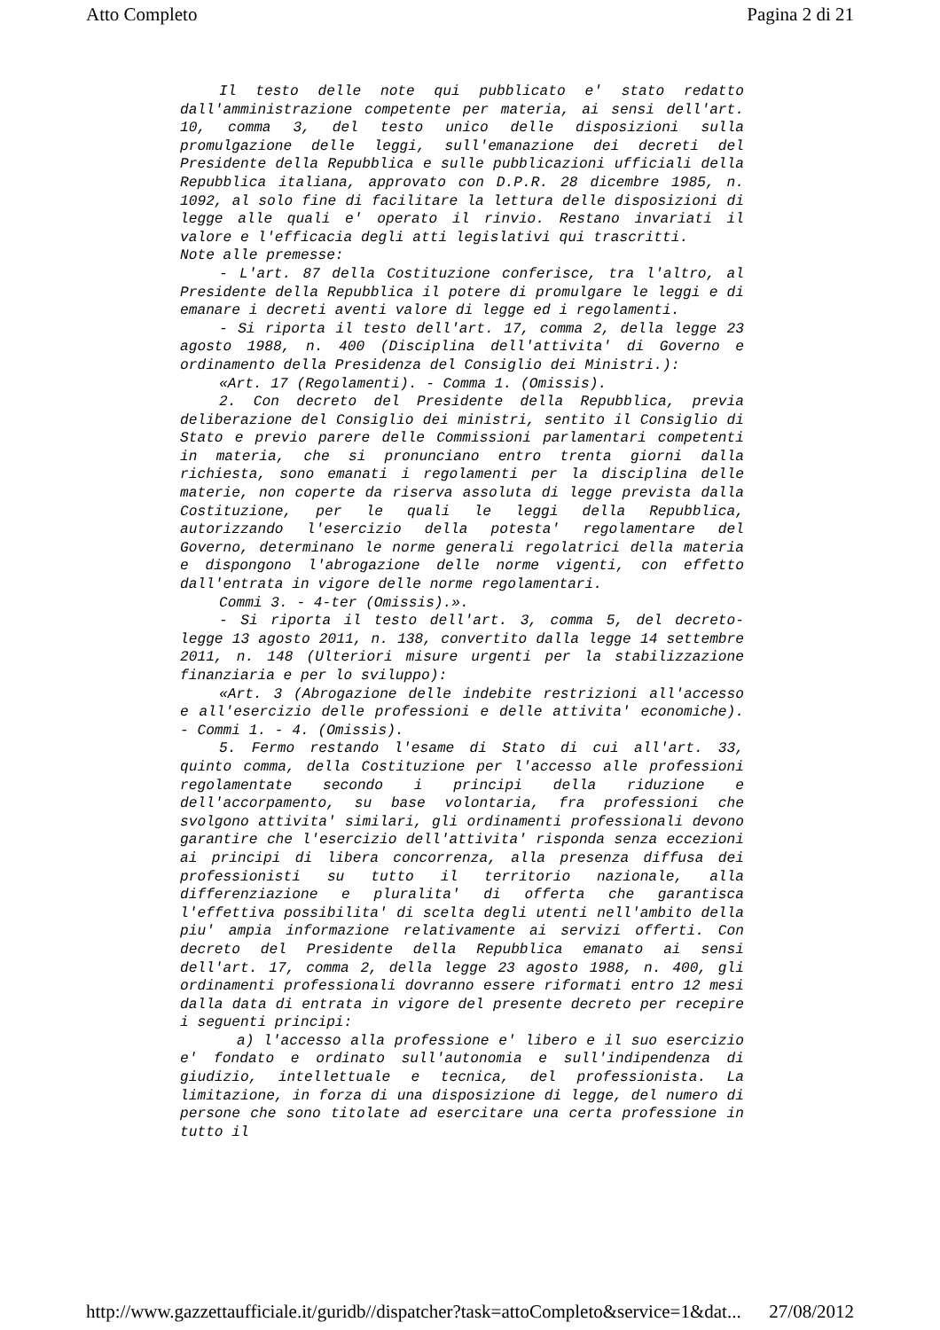Atto Completo Pagina 2 di 21
Il testo delle note qui pubblicato e' stato redatto dall'amministrazione competente per materia, ai sensi dell'art. 10, comma 3, del testo unico delle disposizioni sulla promulgazione delle leggi, sull'emanazione dei decreti del Presidente della Repubblica e sulle pubblicazioni ufficiali della Repubblica italiana, approvato con D.P.R. 28 dicembre 1985, n. 1092, al solo fine di facilitare la lettura delle disposizioni di legge alle quali e' operato il rinvio. Restano invariati il valore e l'efficacia degli atti legislativi qui trascritti.
Note alle premesse:
- L'art. 87 della Costituzione conferisce, tra l'altro, al Presidente della Repubblica il potere di promulgare le leggi e di emanare i decreti aventi valore di legge ed i regolamenti.
- Si riporta il testo dell'art. 17, comma 2, della legge 23 agosto 1988, n. 400 (Disciplina dell'attivita' di Governo e ordinamento della Presidenza del Consiglio dei Ministri.):
«Art. 17 (Regolamenti). - Comma 1. (Omissis).
2. Con decreto del Presidente della Repubblica, previa deliberazione del Consiglio dei ministri, sentito il Consiglio di Stato e previo parere delle Commissioni parlamentari competenti in materia, che si pronunciano entro trenta giorni dalla richiesta, sono emanati i regolamenti per la disciplina delle materie, non coperte da riserva assoluta di legge prevista dalla Costituzione, per le quali le leggi della Repubblica, autorizzando l'esercizio della potesta' regolamentare del Governo, determinano le norme generali regolatrici della materia e dispongono l'abrogazione delle norme vigenti, con effetto dall'entrata in vigore delle norme regolamentari.
Commi 3. - 4-ter (Omissis).».
- Si riporta il testo dell'art. 3, comma 5, del decreto-legge 13 agosto 2011, n. 138, convertito dalla legge 14 settembre 2011, n. 148 (Ulteriori misure urgenti per la stabilizzazione finanziaria e per lo sviluppo):
«Art. 3 (Abrogazione delle indebite restrizioni all'accesso e all'esercizio delle professioni e delle attivita' economiche). - Commi 1. - 4. (Omissis).
5. Fermo restando l'esame di Stato di cui all'art. 33, quinto comma, della Costituzione per l'accesso alle professioni regolamentate secondo i principi della riduzione e dell'accorpamento, su base volontaria, fra professioni che svolgono attivita' similari, gli ordinamenti professionali devono garantire che l'esercizio dell'attivita' risponda senza eccezioni ai principi di libera concorrenza, alla presenza diffusa dei professionisti su tutto il territorio nazionale, alla differenziazione e pluralita' di offerta che garantisca l'effettiva possibilita' di scelta degli utenti nell'ambito della piu' ampia informazione relativamente ai servizi offerti. Con decreto del Presidente della Repubblica emanato ai sensi dell'art. 17, comma 2, della legge 23 agosto 1988, n. 400, gli ordinamenti professionali dovranno essere riformati entro 12 mesi dalla data di entrata in vigore del presente decreto per recepire i seguenti principi:
a) l'accesso alla professione e' libero e il suo esercizio e' fondato e ordinato sull'autonomia e sull'indipendenza di giudizio, intellettuale e tecnica, del professionista. La limitazione, in forza di una disposizione di legge, del numero di persone che sono titolate ad esercitare una certa professione in tutto il
http://www.gazzettaufficiale.it/guridb//dispatcher?task=attoCompleto&service=1&dat... 27/08/2012